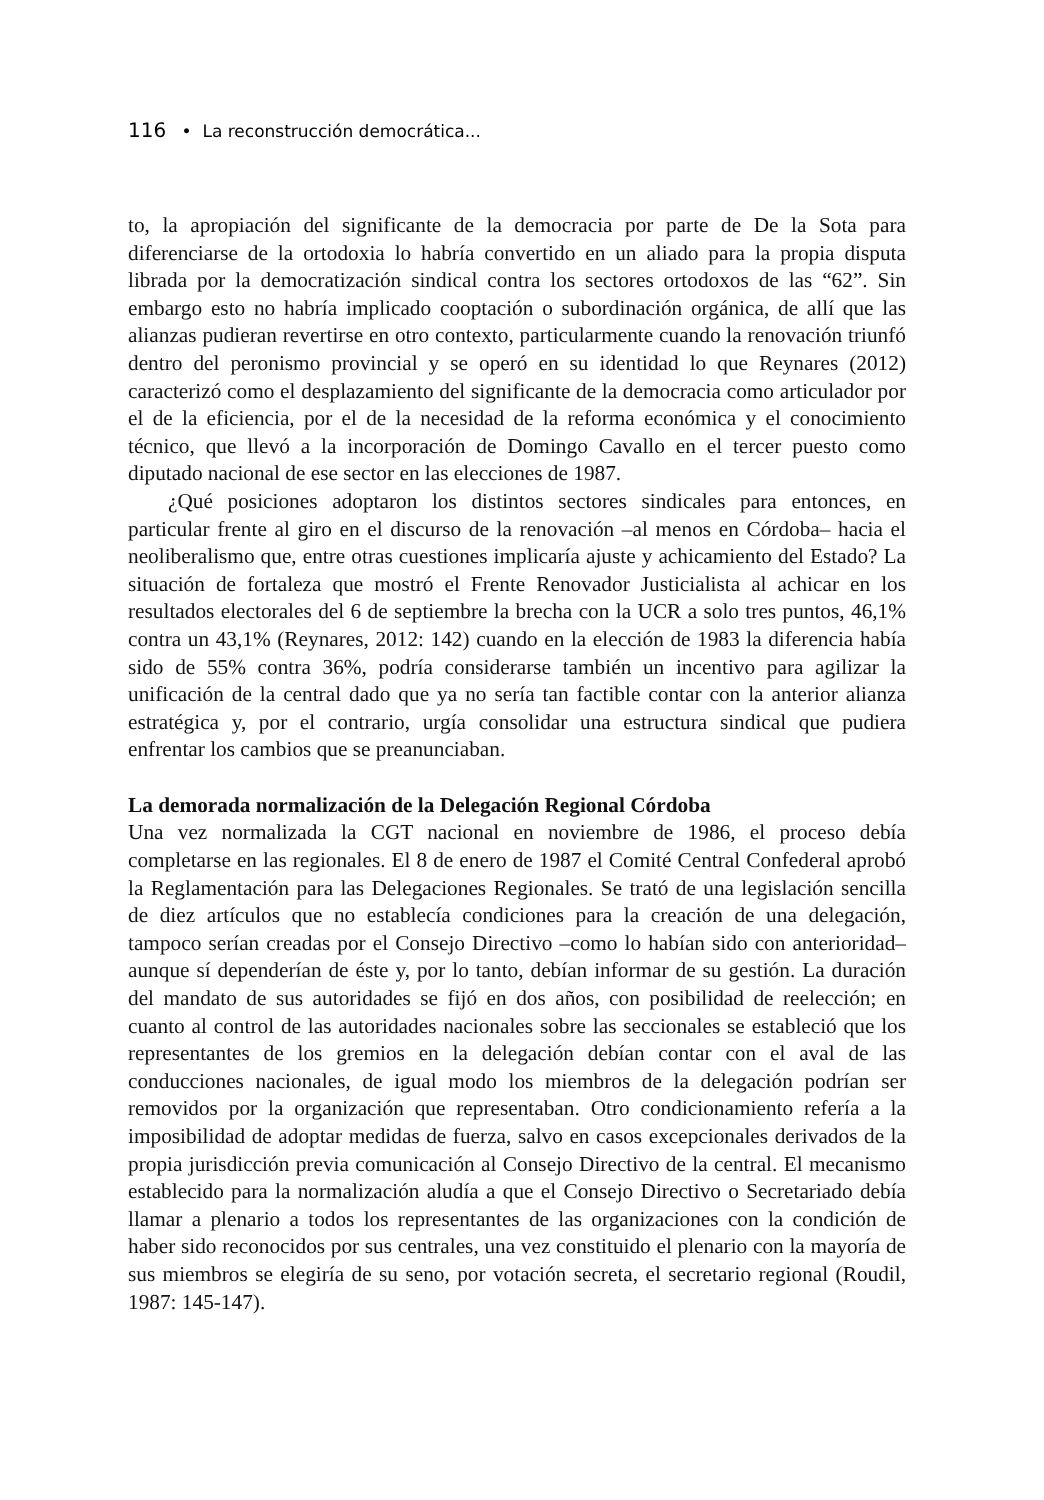116 • La reconstrucción democrática...
to, la apropiación del significante de la democracia por parte de De la Sota para diferenciarse de la ortodoxia lo habría convertido en un aliado para la propia disputa librada por la democratización sindical contra los sectores ortodoxos de las “62”. Sin embargo esto no habría implicado cooptación o subordinación orgánica, de allí que las alianzas pudieran revertirse en otro contexto, particularmente cuando la renovación triunfó dentro del peronismo provincial y se operó en su identidad lo que Reynares (2012) caracterizó como el desplazamiento del significante de la democracia como articulador por el de la eficiencia, por el de la necesidad de la reforma económica y el conocimiento técnico, que llevó a la incorporación de Domingo Cavallo en el tercer puesto como diputado nacional de ese sector en las elecciones de 1987.
¿Qué posiciones adoptaron los distintos sectores sindicales para entonces, en particular frente al giro en el discurso de la renovación –al menos en Córdoba– hacia el neoliberalismo que, entre otras cuestiones implicaría ajuste y achicamiento del Estado? La situación de fortaleza que mostró el Frente Renovador Justicialista al achicar en los resultados electorales del 6 de septiembre la brecha con la UCR a solo tres puntos, 46,1% contra un 43,1% (Reynares, 2012: 142) cuando en la elección de 1983 la diferencia había sido de 55% contra 36%, podría considerarse también un incentivo para agilizar la unificación de la central dado que ya no sería tan factible contar con la anterior alianza estratégica y, por el contrario, urgía consolidar una estructura sindical que pudiera enfrentar los cambios que se preanunciaban.
La demorada normalización de la Delegación Regional Córdoba
Una vez normalizada la CGT nacional en noviembre de 1986, el proceso debía completarse en las regionales. El 8 de enero de 1987 el Comité Central Confederal aprobó la Reglamentación para las Delegaciones Regionales. Se trató de una legislación sencilla de diez artículos que no establecía condiciones para la creación de una delegación, tampoco serían creadas por el Consejo Directivo –como lo habían sido con anterioridad– aunque sí dependerían de éste y, por lo tanto, debían informar de su gestión. La duración del mandato de sus autoridades se fijó en dos años, con posibilidad de reelección; en cuanto al control de las autoridades nacionales sobre las seccionales se estableció que los representantes de los gremios en la delegación debían contar con el aval de las conducciones nacionales, de igual modo los miembros de la delegación podrían ser removidos por la organización que representaban. Otro condicionamiento refería a la imposibilidad de adoptar medidas de fuerza, salvo en casos excepcionales derivados de la propia jurisdicción previa comunicación al Consejo Directivo de la central. El mecanismo establecido para la normalización aludía a que el Consejo Directivo o Secretariado debía llamar a plenario a todos los representantes de las organizaciones con la condición de haber sido reconocidos por sus centrales, una vez constituido el plenario con la mayoría de sus miembros se elegiría de su seno, por votación secreta, el secretario regional (Roudil, 1987: 145-147).